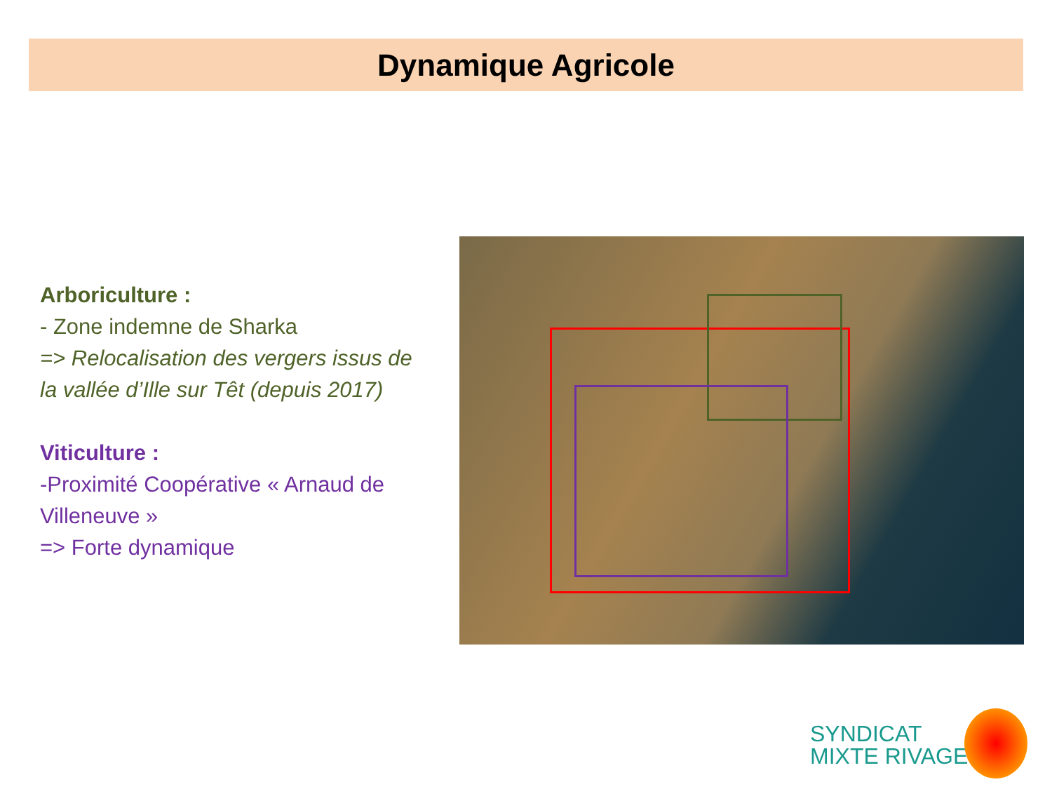Dynamique Agricole
Arboriculture :
- Zone indemne de Sharka
=> Relocalisation des vergers issus de la vallée d’Ille sur Têt (depuis 2017)
Viticulture :
-Proximité Coopérative « Arnaud de Villeneuve »
=> Forte dynamique
SYNDICAT
MIXTE RIVAGE